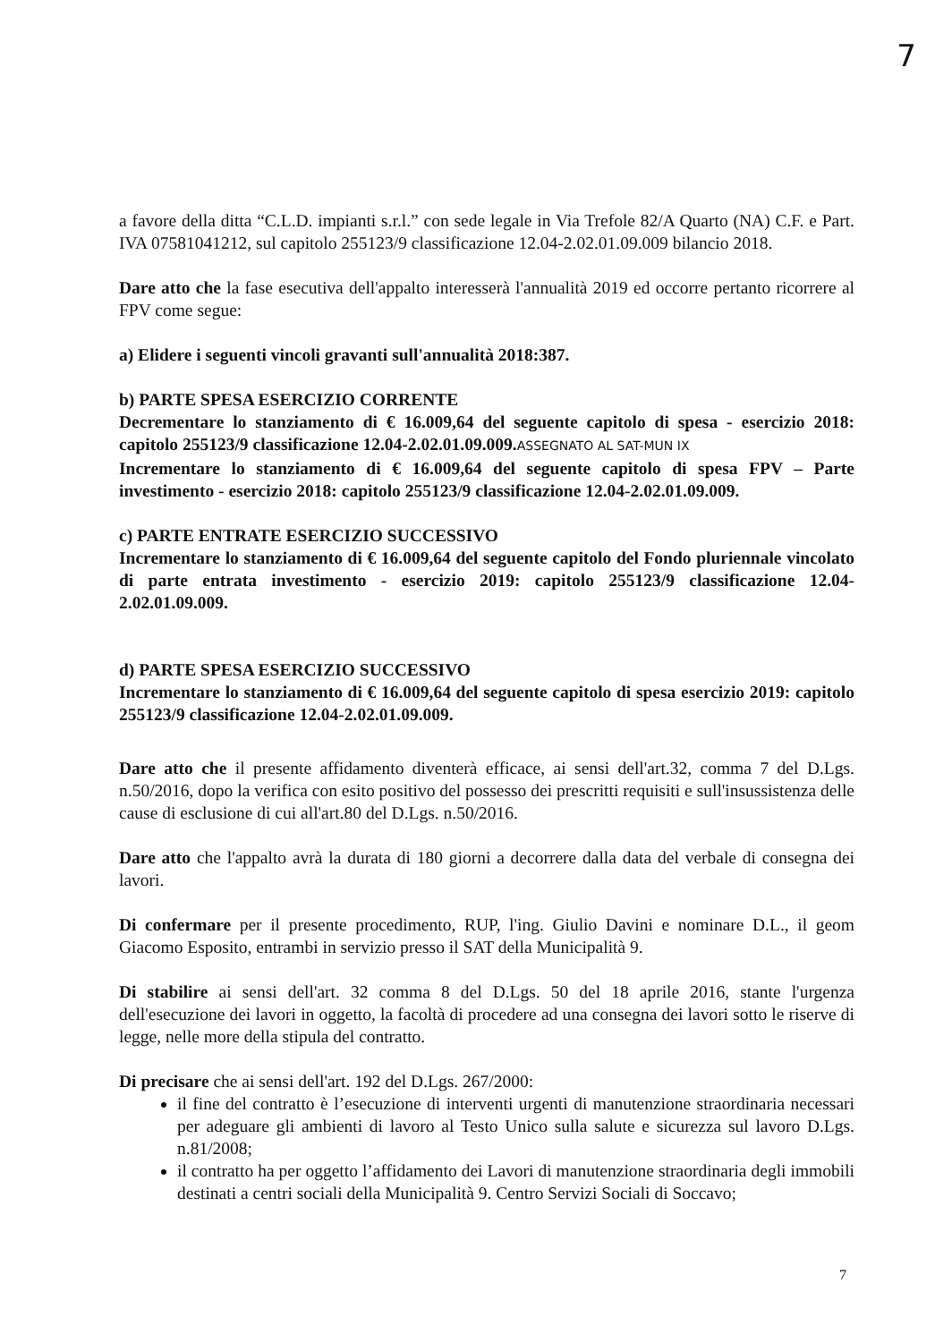7
a favore della ditta “C.L.D. impianti s.r.l.” con sede legale in Via Trefole 82/A Quarto (NA) C.F. e Part. IVA 07581041212, sul capitolo 255123/9 classificazione 12.04-2.02.01.09.009 bilancio 2018.
Dare atto che la fase esecutiva dell'appalto interesserà l'annualità 2019 ed occorre pertanto ricorrere al FPV come segue:
a) Elidere i seguenti vincoli gravanti sull'annualità 2018:387.
b) PARTE SPESA ESERCIZIO CORRENTE
Decrementare lo stanziamento di € 16.009,64 del seguente capitolo di spesa - esercizio 2018: capitolo 255123/9 classificazione 12.04-2.02.01.09.009. ASSEGNATO AL SAT-MUN IX
Incrementare lo stanziamento di € 16.009,64 del seguente capitolo di spesa FPV – Parte investimento - esercizio 2018: capitolo 255123/9 classificazione 12.04-2.02.01.09.009.
c) PARTE ENTRATE ESERCIZIO SUCCESSIVO
Incrementare lo stanziamento di € 16.009,64 del seguente capitolo del Fondo pluriennale vincolato di parte entrata investimento - esercizio 2019: capitolo 255123/9 classificazione 12.04-2.02.01.09.009.
d) PARTE SPESA ESERCIZIO SUCCESSIVO
Incrementare lo stanziamento di € 16.009,64 del seguente capitolo di spesa esercizio 2019: capitolo 255123/9 classificazione 12.04-2.02.01.09.009.
Dare atto che il presente affidamento diventerà efficace, ai sensi dell'art.32, comma 7 del D.Lgs. n.50/2016, dopo la verifica con esito positivo del possesso dei prescritti requisiti e sull'insussistenza delle cause di esclusione di cui all'art.80 del D.Lgs. n.50/2016.
Dare atto che l'appalto avrà la durata di 180 giorni a decorrere dalla data del verbale di consegna dei lavori.
Di confermare per il presente procedimento, RUP, l'ing. Giulio Davini e nominare D.L., il geom Giacomo Esposito, entrambi in servizio presso il SAT della Municipalità 9.
Di stabilire ai sensi dell'art. 32 comma 8 del D.Lgs. 50 del 18 aprile 2016, stante l'urgenza dell'esecuzione dei lavori in oggetto, la facoltà di procedere ad una consegna dei lavori sotto le riserve di legge, nelle more della stipula del contratto.
Di precisare che ai sensi dell'art. 192 del D.Lgs. 267/2000:
il fine del contratto è l’esecuzione di interventi urgenti di manutenzione straordinaria necessari per adeguare gli ambienti di lavoro al Testo Unico sulla salute e sicurezza sul lavoro D.Lgs. n.81/2008;
il contratto ha per oggetto l’affidamento dei Lavori di manutenzione straordinaria degli immobili destinati a centri sociali della Municipalità 9. Centro Servizi Sociali di Soccavo;
7